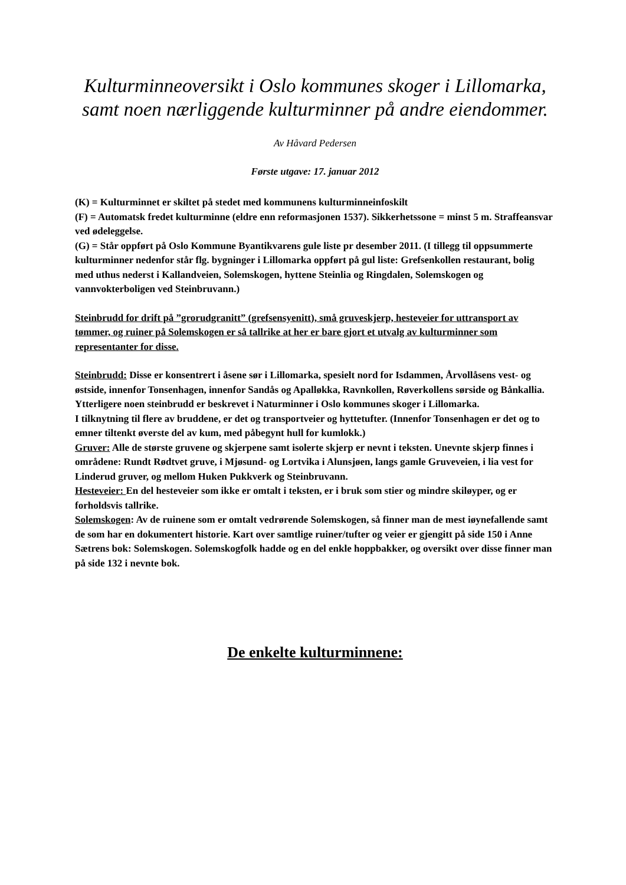Kulturminneoversikt i Oslo kommunes skoger i Lillomarka, samt noen nærliggende kulturminner på andre eiendommer.
Av Håvard Pedersen
Første utgave: 17. januar 2012
(K) = Kulturminnet er skiltet på stedet med kommunens kulturminneinfoskilt
(F) = Automatsk fredet kulturminne (eldre enn reformasjonen 1537). Sikkerhetssone = minst 5 m. Straffeansvar ved ødeleggelse.
(G) = Står oppført på Oslo Kommune Byantikvarens gule liste pr desember 2011. (I tillegg til oppsummerte kulturminner nedenfor står flg. bygninger i Lillomarka oppført på gul liste: Grefsenkollen restaurant, bolig med uthus nederst i Kallandveien, Solemskogen, hyttene Steinlia og Ringdalen, Solemskogen og vannvokterboligen ved Steinbruvann.)
Steinbrudd for drift på ”grorudgranitt” (grefsensyenitt), små gruveskjerp, hesteveier for uttransport av tømmer, og ruiner på Solemskogen er så tallrike at her er bare gjort et utvalg av kulturminner som representanter for disse.
Steinbrudd: Disse er konsentrert i åsene sør i Lillomarka, spesielt nord for Isdammen, Årvollåsens vest- og østside, innenfor Tonsenhagen, innenfor Sandås og Apalløkka, Ravnkollen, Røverkollens sørside og Bånkallia. Ytterligere noen steinbrudd er beskrevet i Naturminner i Oslo kommunes skoger i Lillomarka.
I tilknytning til flere av bruddene, er det og transportveier og hyttetufter. (Innenfor Tonsenhagen er det og to emner tiltenkt øverste del av kum, med påbegynt hull for kumlokk.)
Gruver: Alle de største gruvene og skjerpene samt isolerte skjerp er nevnt i teksten. Unevnte skjerp finnes i områdene: Rundt Rødtvet gruve, i Mjøsund- og Lortvika i Alunsjøen, langs gamle Gruveveien, i lia vest for Linderud gruver, og mellom Huken Pukkverk og Steinbruvann.
Hesteveier: En del hesteveier som ikke er omtalt i teksten, er i bruk som stier og mindre skiløyper, og er forholdsvis tallrike.
Solemskogen: Av de ruinene som er omtalt vedrørende Solemskogen, så finner man de mest iøynefallende samt de som har en dokumentert historie. Kart over samtlige ruiner/tufter og veier er gjengitt på side 150 i Anne Sætrens bok: Solemskogen. Solemskogfolk hadde og en del enkle hoppbakker, og oversikt over disse finner man på side 132 i nevnte bok.
De enkelte kulturminnene: